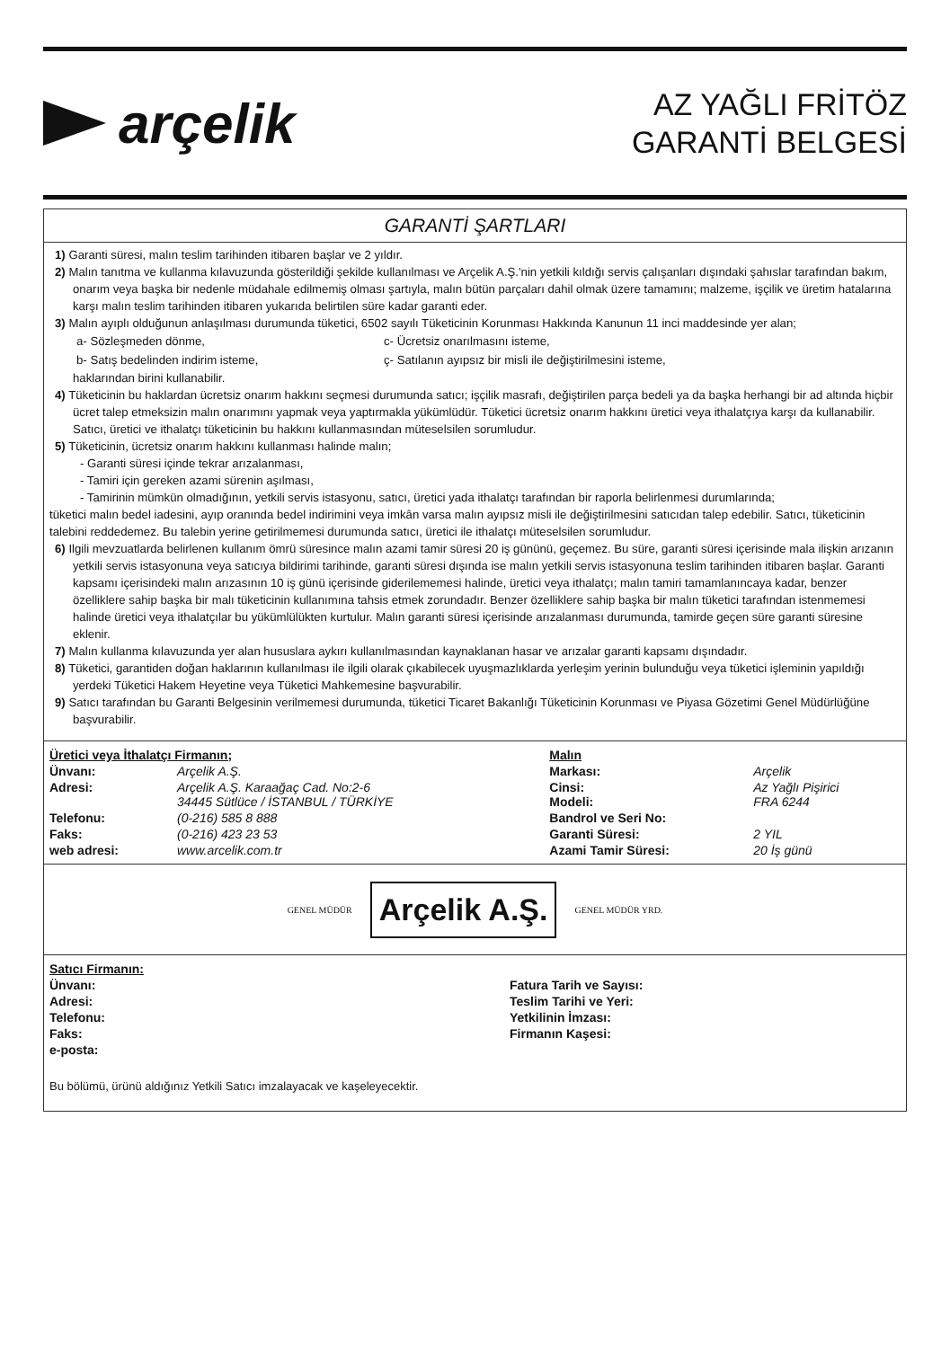arçelik
AZ YAĞLI FRİTÖZ
GARANTİ BELGESİ
GARANTİ ŞARTLARI
1) Garanti süresi, malın teslim tarihinden itibaren başlar ve 2 yıldır.
2) Malın tanıtma ve kullanma kılavuzunda gösterildiği şekilde kullanılması ve Arçelik A.Ş.'nin yetkili kıldığı servis çalışanları dışındaki şahıslar tarafından bakım, onarım veya başka bir nedenle müdahale edilmemiş olması şartıyla, malın bütün parçaları dahil olmak üzere tamamını; malzeme, işçilik ve üretim hatalarına karşı malın teslim tarihinden itibaren yukarıda belirtilen süre kadar garanti eder.
3) Malın ayıplı olduğunun anlaşılması durumunda tüketici, 6502 sayılı Tüketicinin Korunması Hakkında Kanunun 11 inci maddesinde yer alan;
| a- Sözleşmeden dönme, | c- Ücretsiz onarılmasını isteme, |
| b- Satış bedelinden indirim isteme, | ç- Satılanın ayıpsız bir misli ile değiştirilmesini isteme, |
haklarından birini kullanabilir.
4) Tüketicinin bu haklardan ücretsiz onarım hakkını seçmesi durumunda satıcı; işçilik masrafı, değiştirilen parça bedeli ya da başka herhangi bir ad altında hiçbir ücret talep etmeksizin malın onarımını yapmak veya yaptırmakla yükümlüdür. Tüketici ücretsiz onarım hakkını üretici veya ithalatçıya karşı da kullanabilir. Satıcı, üretici ve ithalatçı tüketicinin bu hakkını kullanmasından müteselsilen sorumludur.
5) Tüketicinin, ücretsiz onarım hakkını kullanması halinde malın;
- Garanti süresi içinde tekrar arızalanması,
- Tamiri için gereken azami sürenin aşılması,
- Tamirinin mümkün olmadığının, yetkili servis istasyonu, satıcı, üretici yada ithalatçı tarafından bir raporla belirlenmesi durumlarında;
tüketici malın bedel iadesini, ayıp oranında bedel indirimini veya imkân varsa malın ayıpsız misli ile değiştirilmesini satıcıdan talep edebilir. Satıcı, tüketicinin talebini reddedemez. Bu talebin yerine getirilmemesi durumunda satıcı, üretici ile ithalatçı müteselsilen sorumludur.
6) Ilgili mevzuatlarda belirlenen kullanım ömrü süresince malın azami tamir süresi 20 iş gününü, geçemez. Bu süre, garanti süresi içerisinde mala ilişkin arızanın yetkili servis istasyonuna veya satıcıya bildirimi tarihinde, garanti süresi dışında ise malın yetkili servis istasyonuna teslim tarihinden itibaren başlar. Garanti kapsamı içerisindeki malın arızasının 10 iş günü içerisinde giderilememesi halinde, üretici veya ithalatçı; malın tamiri tamamlanıncaya kadar, benzer özelliklere sahip başka bir malı tüketicinin kullanımına tahsis etmek zorundadır. Benzer özelliklere sahip başka bir malın tüketici tarafından istenmemesi halinde üretici veya ithalatçılar bu yükümlülükten kurtulur. Malın garanti süresi içerisinde arızalanması durumunda, tamirde geçen süre garanti süresine eklenir.
7) Malın kullanma kılavuzunda yer alan hususlara aykırı kullanılmasından kaynaklanan hasar ve arızalar garanti kapsamı dışındadır.
8) Tüketici, garantiden doğan haklarının kullanılması ile ilgili olarak çıkabilecek uyuşmazlıklarda yerleşim yerinin bulunduğu veya tüketici işleminin yapıldığı yerdeki Tüketici Hakem Heyetine veya Tüketici Mahkemesine başvurabilir.
9) Satıcı tarafından bu Garanti Belgesinin verilmemesi durumunda, tüketici Ticaret Bakanlığı Tüketicinin Korunması ve Piyasa Gözetimi Genel Müdürlüğüne başvurabilir.
| Üretici veya İthalatçı Firmanın; | | Malın | |
| Ünvanı: | Arçelik A.Ş. | Markası: | Arçelik |
| Adresi: | Arçelik A.Ş. Karaağaç Cad. No:2-6 34445 Sütlüce / İSTANBUL / TÜRKİYE | Cinsi: Modeli: | Az Yağlı Pişirici FRA 6244 |
| Telefonu: | (0-216) 585 8 888 | Bandrol ve Seri No: | |
| Faks: | (0-216) 423 23 53 | Garanti Süresi: | 2 YIL |
| web adresi: | www.arcelik.com.tr | Azami Tamir Süresi: | 20 İş günü |
GENEL MÜDÜR
Arçelik A.Ş.
GENEL MÜDÜR YRD.
| Satıcı Firmanın: | |
| Ünvanı: | Fatura Tarih ve Sayısı: |
| Adresi: | Teslim Tarihi ve Yeri: |
| Telefonu: | Yetkilinin İmzası: |
| Faks: | Firmanın Kaşesi: |
| e-posta: | |
Bu bölümü, ürünü aldığınız Yetkili Satıcı imzalayacak ve kaşeleyecektir.